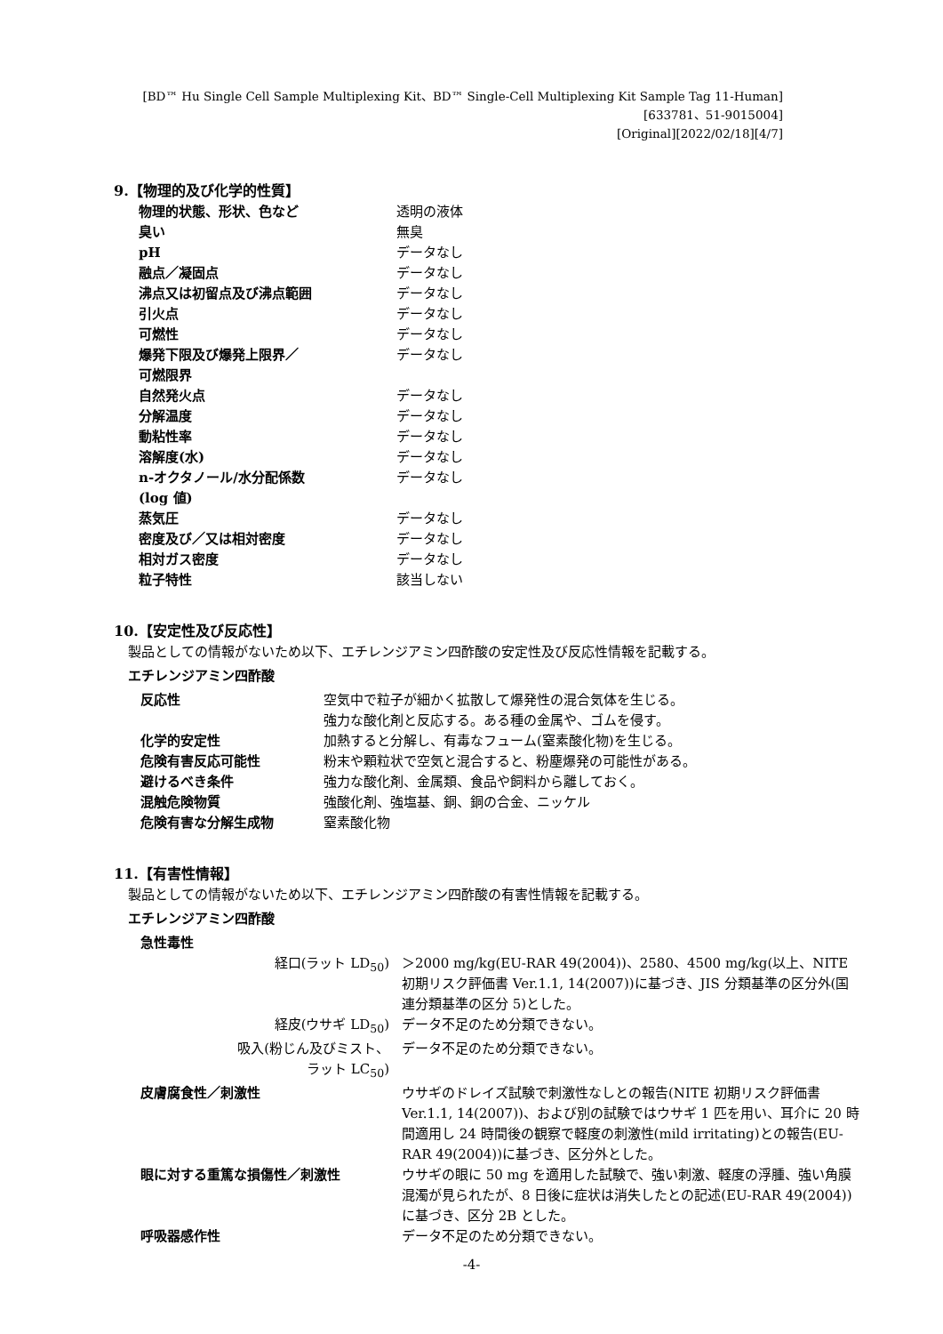[BD™ Hu Single Cell Sample Multiplexing Kit、BD™ Single-Cell Multiplexing Kit Sample Tag 11-Human]
[633781、51-9015004]
[Original][2022/02/18][4/7]
9.【物理的及び化学的性質】
| 物理的状態、形状、色など | 透明の液体 |
| 臭い | 無臭 |
| pH | データなし |
| 融点／凝固点 | データなし |
| 沸点又は初留点及び沸点範囲 | データなし |
| 引火点 | データなし |
| 可燃性 | データなし |
| 爆発下限及び爆発上限界／ 可燃限界 | データなし |
| 自然発火点 | データなし |
| 分解温度 | データなし |
| 動粘性率 | データなし |
| 溶解度(水) | データなし |
| n-オクタノール/水分配係数 (log 値) | データなし |
| 蒸気圧 | データなし |
| 密度及び／又は相対密度 | データなし |
| 相対ガス密度 | データなし |
| 粒子特性 | 該当しない |
10.【安定性及び反応性】
製品としての情報がないため以下、エチレンジアミン四酢酸の安定性及び反応性情報を記載する。
エチレンジアミン四酢酸
| 反応性 | 空気中で粒子が細かく拡散して爆発性の混合気体を生じる。 強力な酸化剤と反応する。ある種の金属や、ゴムを侵す。 |
| 化学的安定性 | 加熱すると分解し、有毒なフューム(窒素酸化物)を生じる。 |
| 危険有害反応可能性 | 粉末や顆粒状で空気と混合すると、粉塵爆発の可能性がある。 |
| 避けるべき条件 | 強力な酸化剤、金属類、食品や飼料から離しておく。 |
| 混触危険物質 | 強酸化剤、強塩基、銅、銅の合金、ニッケル |
| 危険有害な分解生成物 | 窒素酸化物 |
11.【有害性情報】
製品としての情報がないため以下、エチレンジアミン四酢酸の有害性情報を記載する。
エチレンジアミン四酢酸
| 急性毒性 | |
| 経口(ラット LD<sub>50</sub>) | ＞2000 mg/kg(EU-RAR 49(2004))、2580、4500 mg/kg(以上、NITE 初期リスク評価書 Ver.1.1, 14(2007))に基づき、JIS 分類基準の区分外(国連分類基準の区分 5)とした。 |
| 経皮(ウサギ LD<sub>50</sub>) | データ不足のため分類できない。 |
| 吸入(粉じん及びミスト、 ラット LC<sub>50</sub>) | データ不足のため分類できない。 |
| 皮膚腐食性／刺激性 | ウサギのドレイズ試験で刺激性なしとの報告(NITE 初期リスク評価書 Ver.1.1, 14(2007))、および別の試験ではウサギ 1 匹を用い、耳介に 20 時間適用し 24 時間後の観察で軽度の刺激性(mild irritating)との報告(EU-RAR 49(2004))に基づき、区分外とした。 |
| 眼に対する重篤な損傷性／刺激性 | ウサギの眼に 50 mg を適用した試験で、強い刺激、軽度の浮腫、強い角膜混濁が見られたが、8 日後に症状は消失したとの記述(EU-RAR 49(2004))に基づき、区分 2B とした。 |
| 呼吸器感作性 | データ不足のため分類できない。 |
-4-